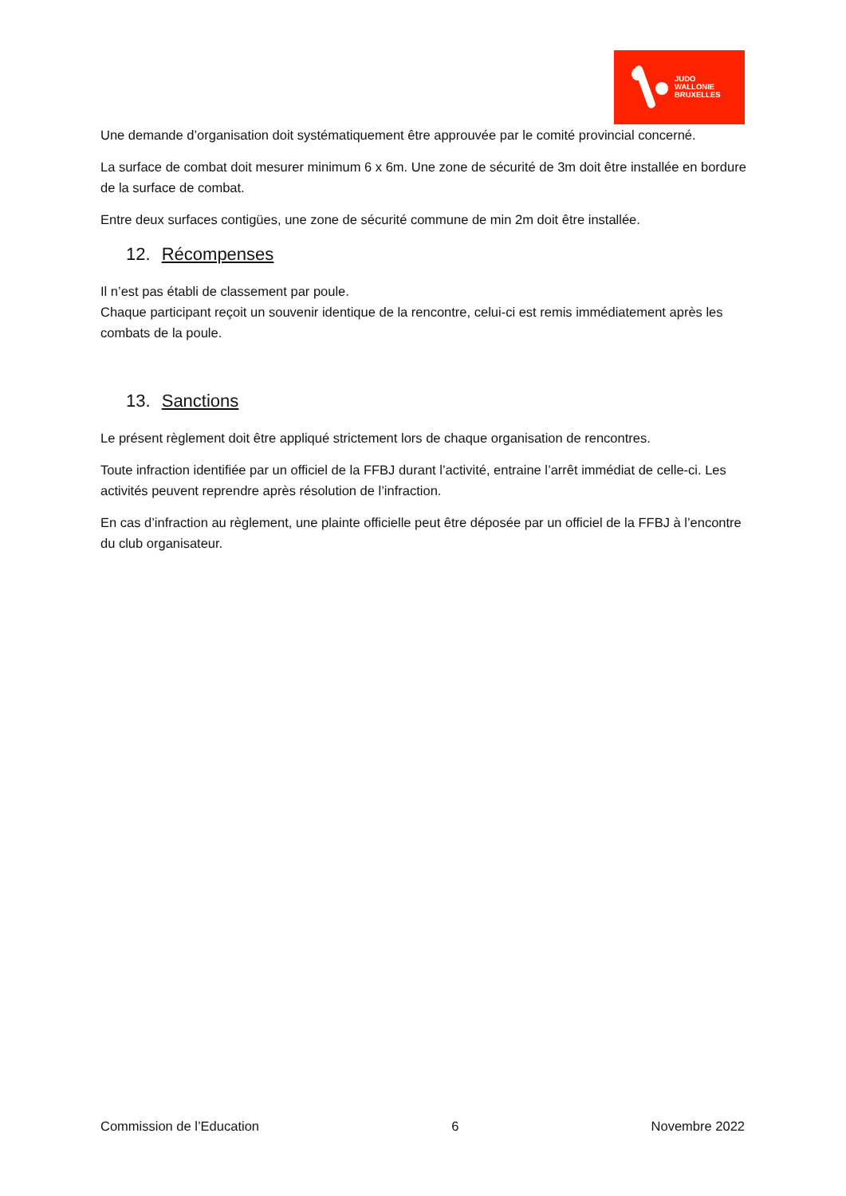JUDO
WALLONIE
BRUXELLES
Une demande d’organisation doit systématiquement être approuvée par le comité provincial concerné.
La surface de combat doit mesurer minimum 6 x 6m. Une zone de sécurité de 3m doit être installée en bordure de la surface de combat.
Entre deux surfaces contigües, une zone de sécurité commune de min 2m doit être installée.
12. Récompenses
Il n’est pas établi de classement par poule.
Chaque participant reçoit un souvenir identique de la rencontre, celui-ci est remis immédiatement après les combats de la poule.
13. Sanctions
Le présent règlement doit être appliqué strictement lors de chaque organisation de rencontres.
Toute infraction identifiée par un officiel de la FFBJ durant l’activité, entraine l’arrêt immédiat de celle-ci. Les activités peuvent reprendre après résolution de l’infraction.
En cas d’infraction au règlement, une plainte officielle peut être déposée par un officiel de la FFBJ à l’encontre du club organisateur.
Commission de l’Education 6 Novembre 2022